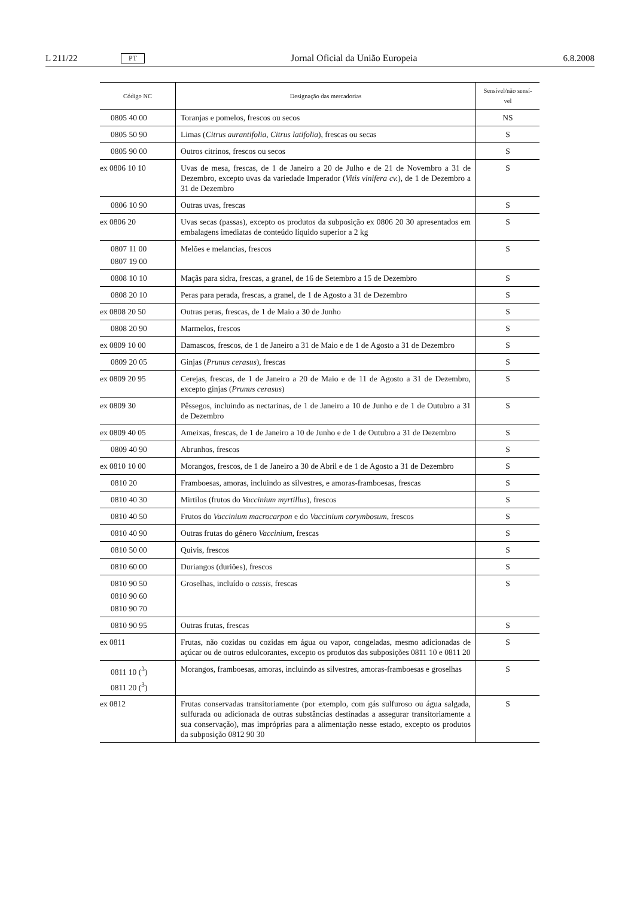L 211/22 PT Jornal Oficial da União Europeia 6.8.2008
| Código NC | Designação das mercadorias | Sensível/não sensí-vel |
| --- | --- | --- |
| 0805 40 00 | Toranjas e pomelos, frescos ou secos | NS |
| 0805 50 90 | Limas ( Citrus aurantifolia, Citrus latifolia ), frescas ou secas | S |
| 0805 90 00 | Outros citrinos, frescos ou secos | S |
| ex 0806 10 10 | Uvas de mesa, frescas, de 1 de Janeiro a 20 de Julho e de 21 de Novembro a 31 de Dezembro, excepto uvas da variedade Imperador ( Vitis vinifera cv. ), de 1 de Dezembro a 31 de Dezembro | S |
| 0806 10 90 | Outras uvas, frescas | S |
| ex 0806 20 | Uvas secas (passas), excepto os produtos da subposição ex 0806 20 30 apresentados em embalagens imediatas de conteúdo líquido superior a 2 kg | S |
| 0807 11 00 0807 19 00 | Melões e melancias, frescos | S |
| 0808 10 10 | Maçãs para sidra, frescas, a granel, de 16 de Setembro a 15 de Dezembro | S |
| 0808 20 10 | Peras para perada, frescas, a granel, de 1 de Agosto a 31 de Dezembro | S |
| ex 0808 20 50 | Outras peras, frescas, de 1 de Maio a 30 de Junho | S |
| 0808 20 90 | Marmelos, frescos | S |
| ex 0809 10 00 | Damascos, frescos, de 1 de Janeiro a 31 de Maio e de 1 de Agosto a 31 de Dezembro | S |
| 0809 20 05 | Ginjas ( Prunus cerasus ), frescas | S |
| ex 0809 20 95 | Cerejas, frescas, de 1 de Janeiro a 20 de Maio e de 11 de Agosto a 31 de Dezembro, excepto ginjas ( Prunus cerasus ) | S |
| ex 0809 30 | Pêssegos, incluindo as nectarinas, de 1 de Janeiro a 10 de Junho e de 1 de Outubro a 31 de Dezembro | S |
| ex 0809 40 05 | Ameixas, frescas, de 1 de Janeiro a 10 de Junho e de 1 de Outubro a 31 de Dezembro | S |
| 0809 40 90 | Abrunhos, frescos | S |
| ex 0810 10 00 | Morangos, frescos, de 1 de Janeiro a 30 de Abril e de 1 de Agosto a 31 de Dezembro | S |
| 0810 20 | Framboesas, amoras, incluindo as silvestres, e amoras-framboesas, frescas | S |
| 0810 40 30 | Mirtilos (frutos do Vaccinium myrtillus ), frescos | S |
| 0810 40 50 | Frutos do Vaccinium macrocarpon e do Vaccinium corymbosum , frescos | S |
| 0810 40 90 | Outras frutas do género Vaccinium , frescas | S |
| 0810 50 00 | Quivis, frescos | S |
| 0810 60 00 | Duriangos (duriões), frescos | S |
| 0810 90 50 0810 90 60 0810 90 70 | Groselhas, incluído o cassis , frescas | S |
| 0810 90 95 | Outras frutas, frescas | S |
| ex 0811 | Frutas, não cozidas ou cozidas em água ou vapor, congeladas, mesmo adicionadas de açúcar ou de outros edulcorantes, excepto os produtos das subposições 0811 10 e 0811 20 | S |
| 0811 10 (<sup>3</sup>) 0811 20 (<sup>3</sup>) | Morangos, framboesas, amoras, incluindo as silvestres, amoras-framboesas e groselhas | S |
| ex 0812 | Frutas conservadas transitoriamente (por exemplo, com gás sulfuroso ou água salgada, sulfurada ou adicionada de outras substâncias destinadas a assegurar transitoriamente a sua conservação), mas impróprias para a alimentação nesse estado, excepto os produtos da subposição 0812 90 30 | S |